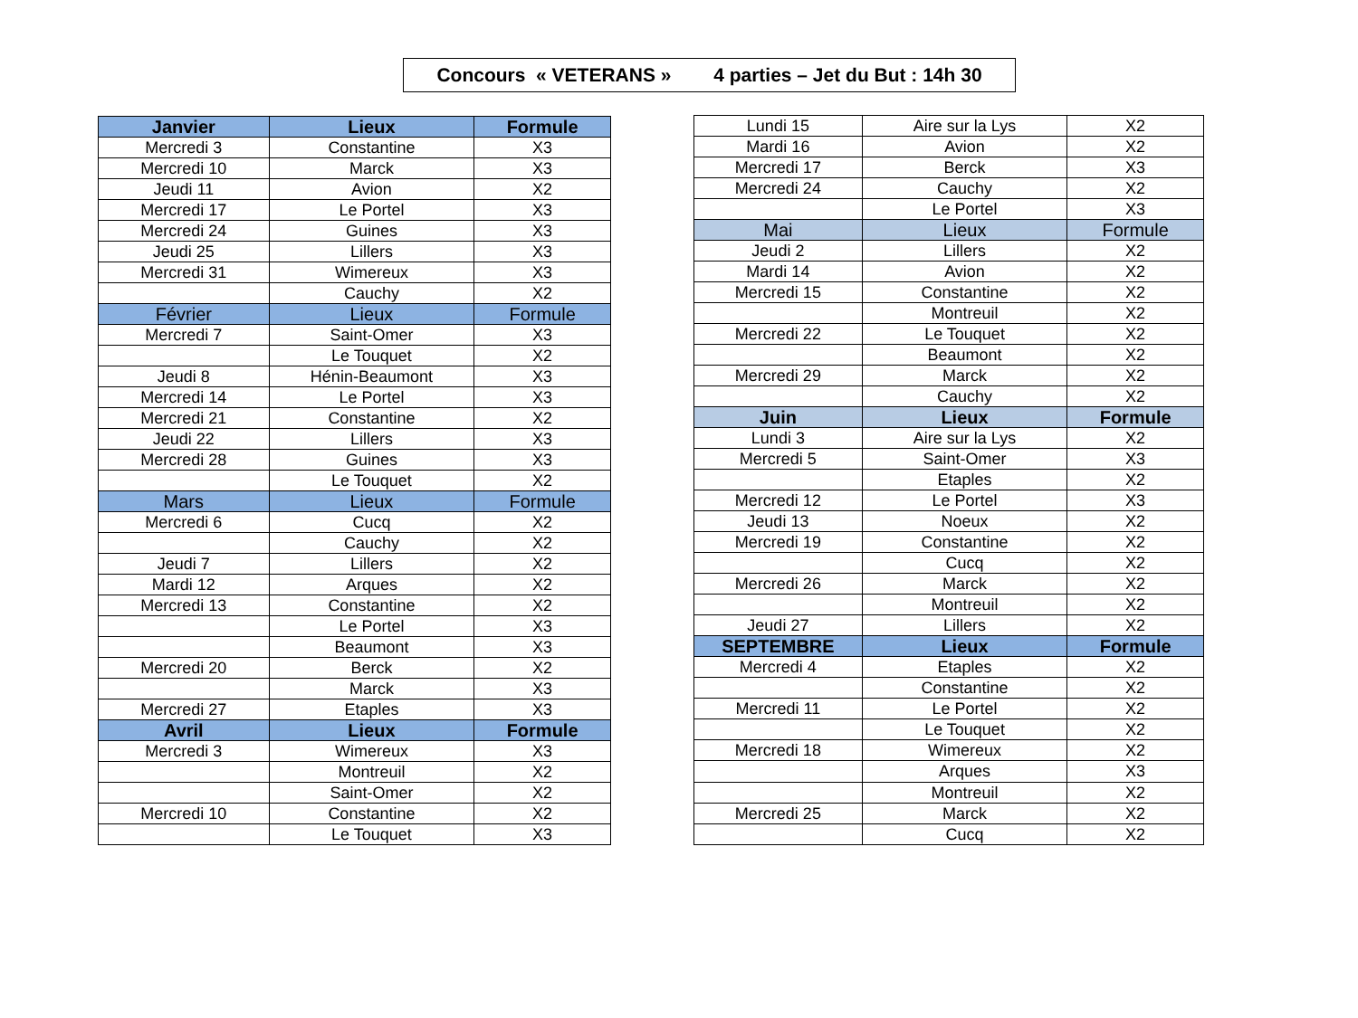Concours « VETERANS » 4 parties – Jet du But : 14h 30
| Janvier | Lieux | Formule |
| --- | --- | --- |
| Mercredi 3 | Constantine | X3 |
| Mercredi 10 | Marck | X3 |
| Jeudi 11 | Avion | X2 |
| Mercredi 17 | Le Portel | X3 |
| Mercredi 24 | Guines | X3 |
| Jeudi 25 | Lillers | X3 |
| Mercredi 31 | Wimereux | X3 |
| | Cauchy | X2 |
| Février | Lieux | Formule |
| Mercredi 7 | Saint-Omer | X3 |
| | Le Touquet | X2 |
| Jeudi 8 | Hénin-Beaumont | X3 |
| Mercredi 14 | Le Portel | X3 |
| Mercredi 21 | Constantine | X2 |
| Jeudi 22 | Lillers | X3 |
| Mercredi 28 | Guines | X3 |
| | Le Touquet | X2 |
| Mars | Lieux | Formule |
| Mercredi 6 | Cucq | X2 |
| | Cauchy | X2 |
| Jeudi 7 | Lillers | X2 |
| Mardi 12 | Arques | X2 |
| Mercredi 13 | Constantine | X2 |
| | Le Portel | X3 |
| | Beaumont | X3 |
| Mercredi 20 | Berck | X2 |
| | Marck | X3 |
| Mercredi 27 | Etaples | X3 |
| Avril | Lieux | Formule |
| Mercredi 3 | Wimereux | X3 |
| | Montreuil | X2 |
| | Saint-Omer | X2 |
| Mercredi 10 | Constantine | X2 |
| | Le Touquet | X3 |
| Lundi 15 | Aire sur la Lys | X2 |
| Mardi 16 | Avion | X2 |
| Mercredi 17 | Berck | X3 |
| Mercredi 24 | Cauchy | X2 |
| | Le Portel | X3 |
| Mai | Lieux | Formule |
| Jeudi 2 | Lillers | X2 |
| Mardi 14 | Avion | X2 |
| Mercredi 15 | Constantine | X2 |
| | Montreuil | X2 |
| Mercredi 22 | Le Touquet | X2 |
| | Beaumont | X2 |
| Mercredi 29 | Marck | X2 |
| | Cauchy | X2 |
| Juin | Lieux | Formule |
| Lundi 3 | Aire sur la Lys | X2 |
| Mercredi 5 | Saint-Omer | X3 |
| | Etaples | X2 |
| Mercredi 12 | Le Portel | X3 |
| Jeudi 13 | Noeux | X2 |
| Mercredi 19 | Constantine | X2 |
| | Cucq | X2 |
| Mercredi 26 | Marck | X2 |
| | Montreuil | X2 |
| Jeudi 27 | Lillers | X2 |
| SEPTEMBRE | Lieux | Formule |
| Mercredi 4 | Etaples | X2 |
| | Constantine | X2 |
| Mercredi 11 | Le Portel | X2 |
| | Le Touquet | X2 |
| Mercredi 18 | Wimereux | X2 |
| | Arques | X3 |
| | Montreuil | X2 |
| Mercredi 25 | Marck | X2 |
| | Cucq | X2 |